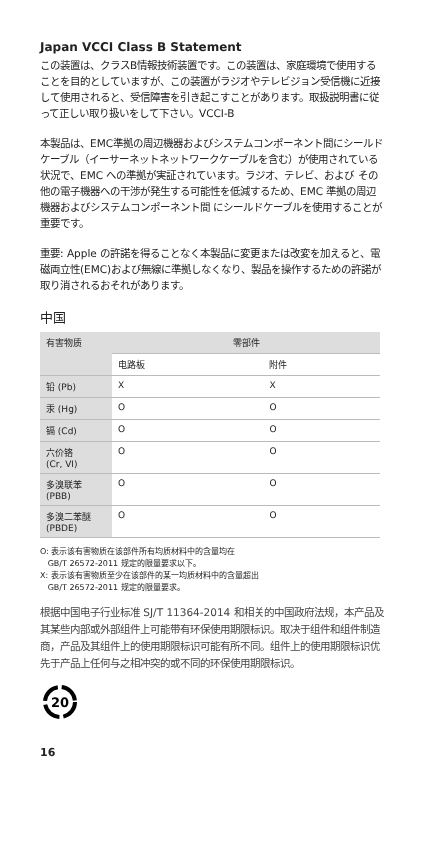Japan VCCI Class B Statement
この装置は、クラスB情報技術装置です。この装置は、家庭環境で使用することを目的としていますが、この装置がラジオやテレビジョン受信機に近接して使用されると、受信障害を引き起こすことがあります。取扱説明書に従って正しい取り扱いをして下さい。VCCI-B
本製品は、EMC準拠の周辺機器およびシステムコンポーネント間にシールドケーブル（イーサーネットネットワークケーブルを含む）が使用されている状況で、EMC への準拠が実証されています。ラジオ、テレビ、および その他の電子機器への干渉が発生する可能性を低減するため、EMC 準拠の周辺機器およびシステムコンポーネント間 にシールドケーブルを使用することが重要です。
重要: Apple の許諾を得ることなく本製品に変更または改変を加えると、電磁両立性(EMC)および無線に準拠しなくなり、製品を操作するための許諾が取り消されるおそれがあります。
中国
| 有害物质 | 零部件 | |
| --- | --- | --- |
| | 电路板 | 附件 |
| 铅 (Pb) | X | X |
| 汞 (Hg) | O | O |
| 镉 (Cd) | O | O |
| 六价铬 (Cr, VI) | O | O |
| 多溴联苯 (PBB) | O | O |
| 多溴二苯醚 (PBDE) | O | O |
O: 表示该有害物质在该部件所有均质材料中的含量均在
GB/T 26572-2011 规定的限量要求以下。
X: 表示该有害物质至少在该部件的某一均质材料中的含量超出
GB/T 26572-2011 规定的限量要求。
根据中国电子行业标准 SJ/T 11364-2014 和相关的中国政府法规，本产品及其某些内部或外部组件上可能带有环保使用期限标识。取决于组件和组件制造商，产品及其组件上的使用期限标识可能有所不同。组件上的使用期限标识优先于产品上任何与之相冲突的或不同的环保使用期限标识。
20
16